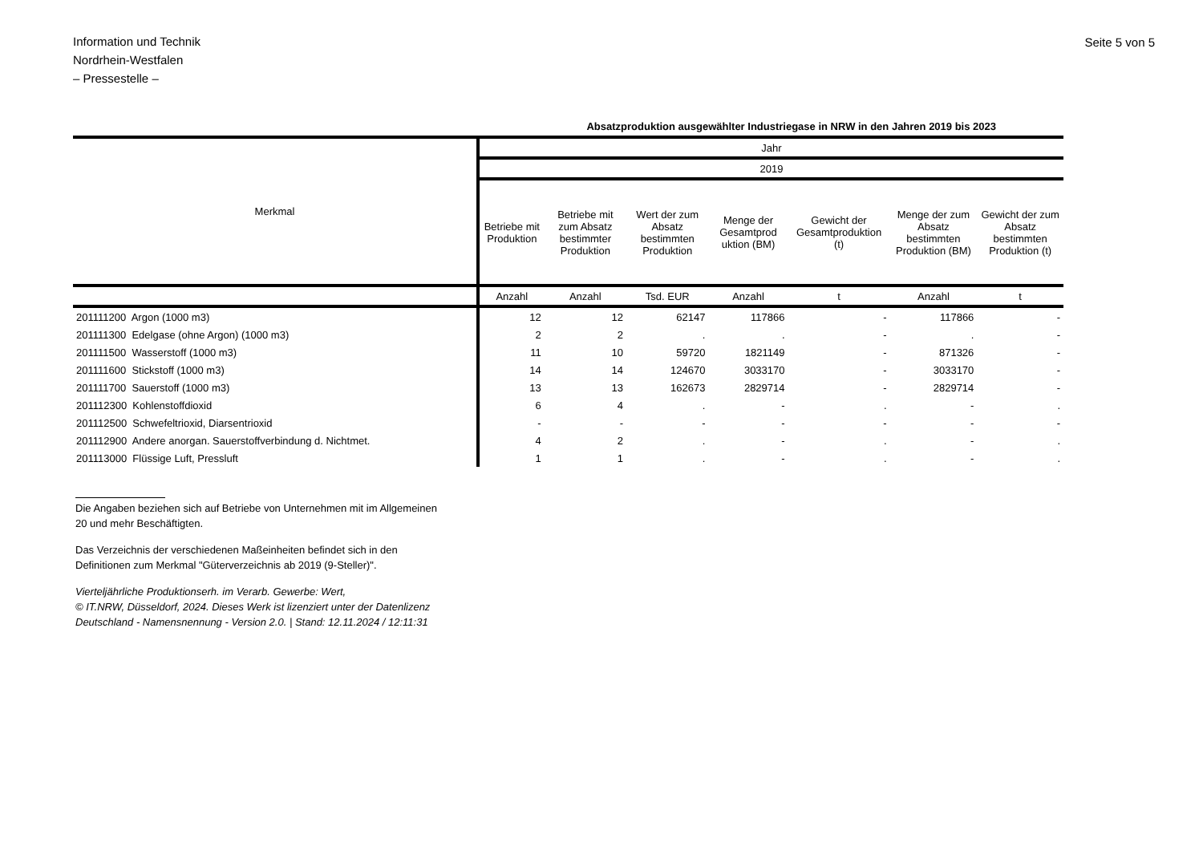Information und Technik
Nordrhein-Westfalen
– Pressestelle –
Seite 5 von 5
Absatzproduktion ausgewählter Industriegase in NRW in den Jahren 2019 bis 2023
| Merkmal | Jahr | | | | | | |
| --- | --- | --- | --- | --- | --- | --- | --- |
| | 2019 | | | | | | |
| | Betriebe mit Produktion | Betriebe mit zum Absatz bestimmter Produktion | Wert der zum Absatz bestimmten Produktion | Menge der Gesamtprod uktion (BM) | Gewicht der Gesamtproduktion (t) | Menge der zum Absatz bestimmten Produktion (BM) | Gewicht der zum Absatz bestimmten Produktion (t) |
| | Anzahl | Anzahl | Tsd. EUR | Anzahl | t | Anzahl | t |
| 201111200 Argon (1000 m3) | 12 | 12 | 62147 | 117866 | - | 117866 | - |
| 201111300 Edelgase (ohne Argon) (1000 m3) | 2 | 2 | . | . | - | . | - |
| 201111500 Wasserstoff (1000 m3) | 11 | 10 | 59720 | 1821149 | - | 871326 | - |
| 201111600 Stickstoff (1000 m3) | 14 | 14 | 124670 | 3033170 | - | 3033170 | - |
| 201111700 Sauerstoff (1000 m3) | 13 | 13 | 162673 | 2829714 | - | 2829714 | - |
| 201112300 Kohlenstoffdioxid | 6 | 4 | . | - | . | - | . |
| 201112500 Schwefeltrioxid, Diarsentrioxid | - | - | - | - | - | - | - |
| 201112900 Andere anorgan. Sauerstoffverbindung d. Nichtmet. | 4 | 2 | . | - | . | - | . |
| 201113000 Flüssige Luft, Pressluft | 1 | 1 | . | - | . | - | . |
Die Angaben beziehen sich auf Betriebe von Unternehmen mit im Allgemeinen
20 und mehr Beschäftigten.
Das Verzeichnis der verschiedenen Maßeinheiten befindet sich in den
Definitionen zum Merkmal "Güterverzeichnis ab 2019 (9-Steller)".
Vierteljährliche Produktionserh. im Verarb. Gewerbe: Wert,
© IT.NRW, Düsseldorf, 2024. Dieses Werk ist lizenziert unter der Datenlizenz
Deutschland - Namensnennung - Version 2.0. | Stand: 12.11.2024 / 12:11:31